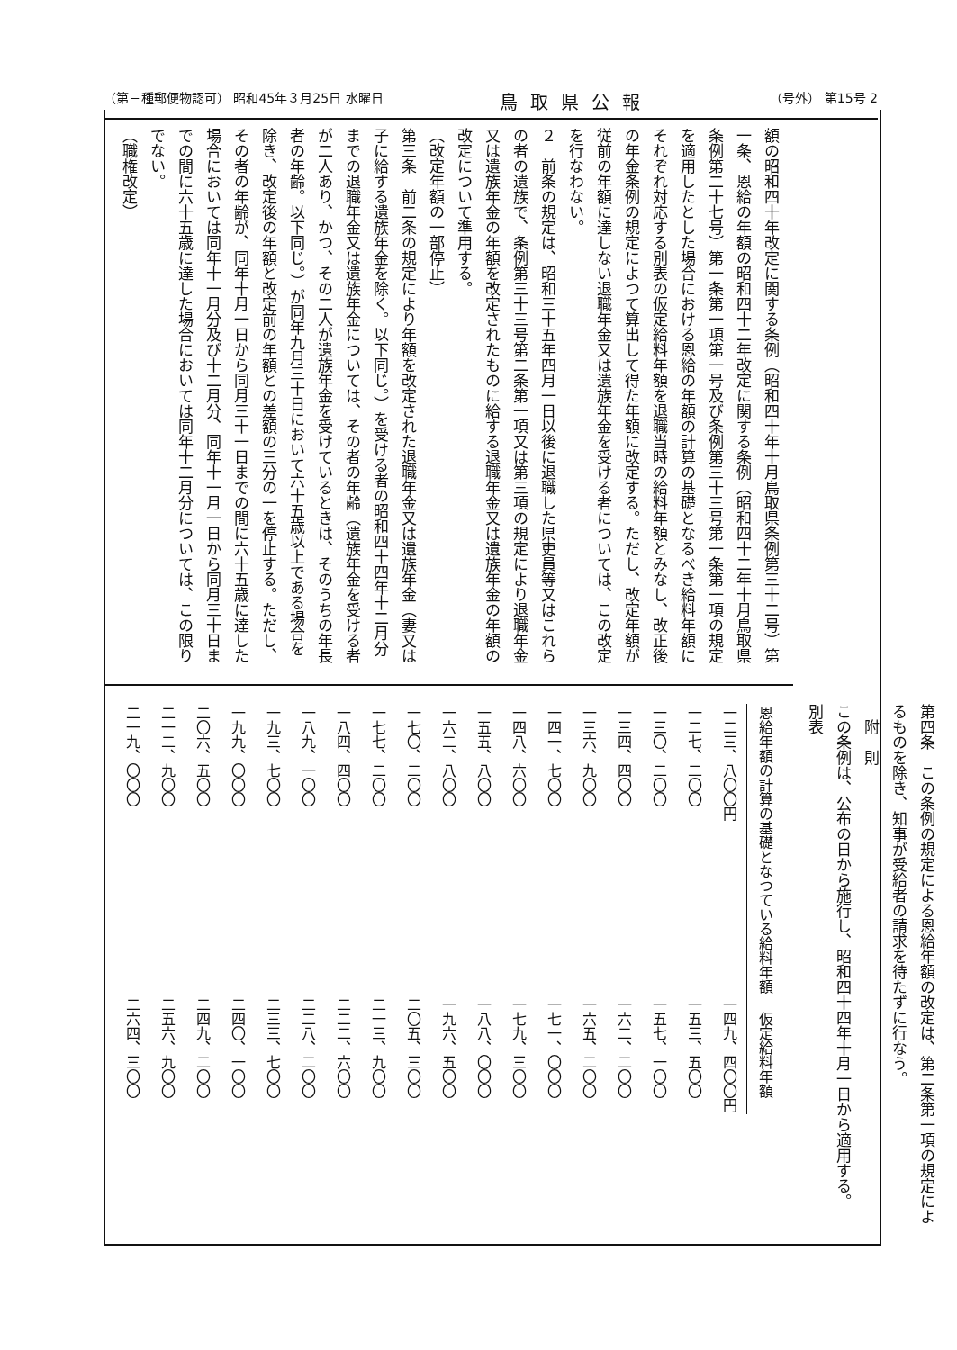（第三種郵便物認可） 昭和45年３月25日 水曜日 鳥取県公報 （号外） 第15号 2
額の昭和四十年改定に関する条例（昭和四十年十月鳥取県条例第三十二号）第一条、恩給の年額の昭和四十二年改定に関する条例（昭和四十二年十月鳥取県条例第二十七号）第一条第一項第一号及び条例第三十三号第一条第一項の規定を適用したとした場合における恩給の年額の計算の基礎となるべき給料年額にそれぞれ対応する別表の仮定給料年額を退職当時の給料年額とみなし、改正後の年金条例の規定によつて算出して得た年額に改定する。ただし、改定年額が従前の年額に達しない退職年金又は遺族年金を受ける者については、この改定を行なわない。
２　前条の規定は、昭和三十五年四月一日以後に退職した県吏員等又はこれらの者の遺族で、条例第三十三号第二条第一項又は第三項の規定により退職年金又は遺族年金の年額を改定されたものに給する退職年金又は遺族年金の年額の改定について準用する。
（改定年額の一部停止）
第三条　前二条の規定により年額を改定された退職年金又は遺族年金（妻又は子に給する遺族年金を除く。以下同じ。）を受ける者の昭和四十四年十二月分までの退職年金又は遺族年金については、その者の年齢（遺族年金を受ける者が二人あり、かつ、その二人が遺族年金を受けているときは、そのうちの年長者の年齢。以下同じ。）が同年九月三十日において六十五歳以上である場合を除き、改定後の年額と改定前の年額との差額の三分の一を停止する。ただし、その者の年齢が、同年十月一日から同月三十一日までの間に六十五歳に達した場合においては同年十一月分及び十二月分、同年十一月一日から同月三十日までの間に六十五歳に達した場合においては同年十二月分については、この限りでない。
（職権改定）
第四条　この条例の規定による恩給年額の改定は、第二条第一項の規定によるものを除き、知事が受給者の請求を待たずに行なう。
　附　則
この条例は、公布の日から施行し、昭和四十四年十月一日から適用する。
別表
| 恩給年額の計算の基礎となつている給料年額 | 仮定給料年額 |
| --- | --- |
| 一二三、八〇〇円 | 一四九、四〇〇円 |
| 一二七、二〇〇 | 一五三、五〇〇 |
| 一三〇、二〇〇 | 一五七、一〇〇 |
| 一三四、四〇〇 | 一六二、二〇〇 |
| 一三六、九〇〇 | 一六五、二〇〇 |
| 一四一、七〇〇 | 一七一、〇〇〇 |
| 一四八、六〇〇 | 一七九、三〇〇 |
| 一五五、八〇〇 | 一八八、〇〇〇 |
| 一六二、八〇〇 | 一九六、五〇〇 |
| 一七〇、二〇〇 | 二〇五、三〇〇 |
| 一七七、二〇〇 | 二一三、九〇〇 |
| 一八四、四〇〇 | 二二二、六〇〇 |
| 一八九、一〇〇 | 二二八、二〇〇 |
| 一九三、七〇〇 | 二三三、七〇〇 |
| 一九九、〇〇〇 | 二四〇、一〇〇 |
| 二〇六、五〇〇 | 二四九、二〇〇 |
| 二一二、九〇〇 | 二五六、九〇〇 |
| 二一九、〇〇〇 | 二六四、三〇〇 |